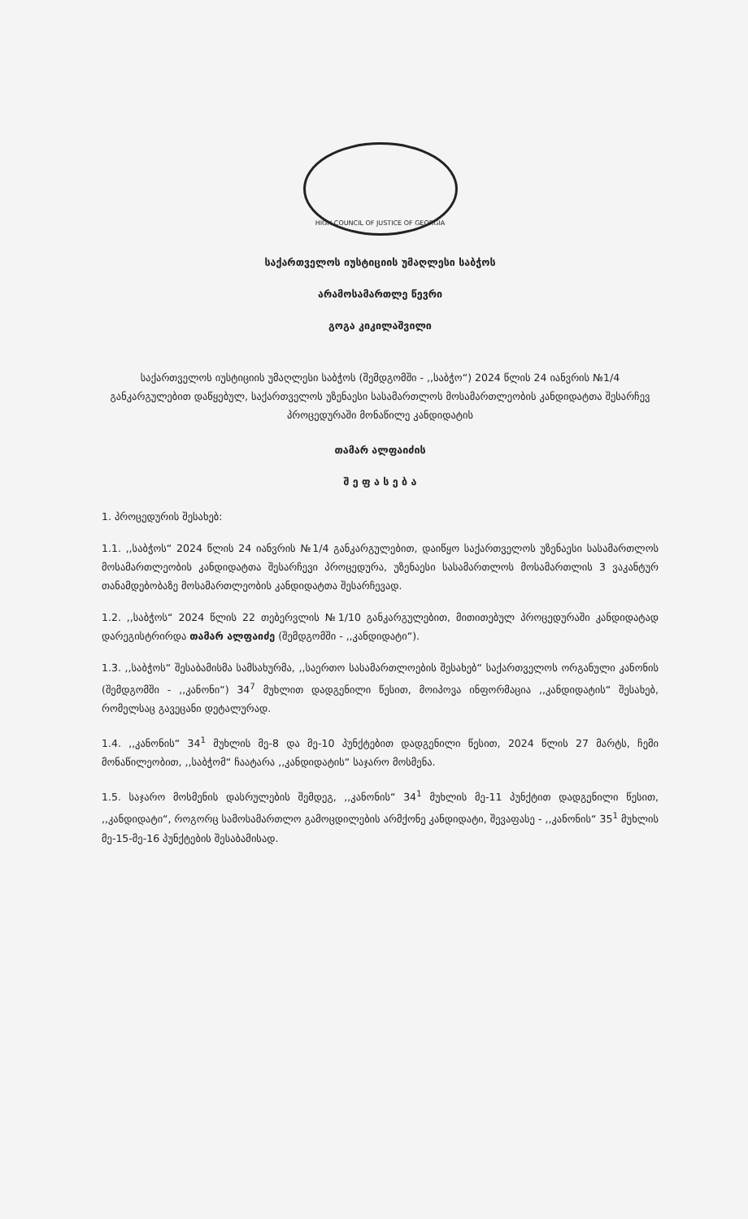HIGH COUNCIL OF JUSTICE OF GEORGIA
საქართველოს იუსტიციის უმაღლესი საბჭოს
არამოსამართლე წევრი
გოგა კიკილაშვილი
საქართველოს იუსტიციის უმაღლესი საბჭოს (შემდგომში - ,,საბჭო“) 2024 წლის 24 იანვრის №1/4 განკარგულებით დაწყებულ, საქართველოს უზენაესი სასამართლოს მოსამართლეობის კანდიდატთა შესარჩევ პროცედურაში მონაწილე კანდიდატის
თამარ ალფაიძის
შ ე ფ ა ს ე ბ ა
1. პროცედურის შესახებ:
1.1. ,,საბჭოს“ 2024 წლის 24 იანვრის №1/4 განკარგულებით, დაიწყო საქართველოს უზენაესი სასამართლოს მოსამართლეობის კანდიდატთა შესარჩევი პროცედურა, უზენაესი სასამართლოს მოსამართლის 3 ვაკანტურ თანამდებობაზე მოსამართლეობის კანდიდატთა შესარჩევად.
1.2. ,,საბჭოს“ 2024 წლის 22 თებერვლის №1/10 განკარგულებით, მითითებულ პროცედურაში კანდიდატად დარეგისტრირდა თამარ ალფაიძე (შემდგომში - ,,კანდიდატი“).
1.3. ,,საბჭოს“ შესაბამისმა სამსახურმა, ,,საერთო სასამართლოების შესახებ“ საქართველოს ორგანული კანონის (შემდგომში - ,,კანონი“) 34<sup>7</sup> მუხლით დადგენილი წესით, მოიპოვა ინფორმაცია ,,კანდიდატის“ შესახებ, რომელსაც გავეცანი დეტალურად.
1.4. ,,კანონის“ 34<sup>1</sup> მუხლის მე-8 და მე-10 პუნქტებით დადგენილი წესით, 2024 წლის 27 მარტს, ჩემი მონაწილეობით, ,,საბჭომ“ ჩაატარა ,,კანდიდატის“ საჯარო მოსმენა.
1.5. საჯარო მოსმენის დასრულების შემდეგ, ,,კანონის“ 34<sup>1</sup> მუხლის მე-11 პუნქტით დადგენილი წესით, ,,კანდიდატი“, როგორც სამოსამართლო გამოცდილების არმქონე კანდიდატი, შევაფასე - ,,კანონის“ 35<sup>1</sup> მუხლის მე-15-მე-16 პუნქტების შესაბამისად.